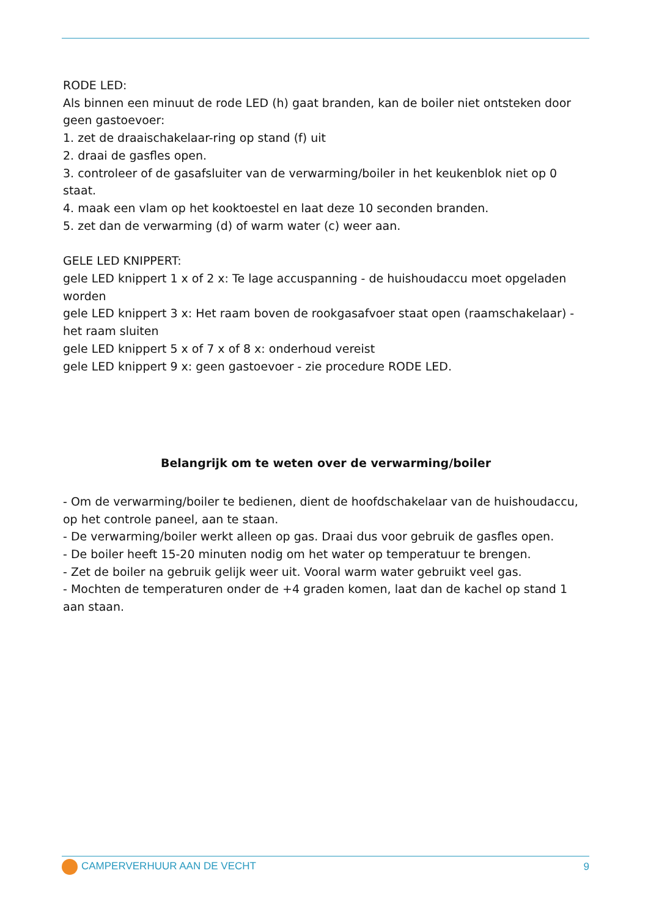RODE LED:
Als binnen een minuut de rode LED (h) gaat branden, kan de boiler niet ontsteken door geen gastoevoer:
1. zet de draaischakelaar-ring op stand (f) uit
2. draai de gasfles open.
3. controleer of de gasafsluiter van de verwarming/boiler in het keukenblok niet op 0 staat.
4. maak een vlam op het kooktoestel en laat deze 10 seconden branden.
5. zet dan de verwarming (d) of warm water (c) weer aan.
GELE LED KNIPPERT:
gele LED knippert 1 x of 2 x: Te lage accuspanning - de huishoudaccu moet opgeladen worden
gele LED knippert 3 x: Het raam boven de rookgasafvoer staat open (raamschakelaar) - het raam sluiten
gele LED knippert 5 x of 7 x of 8 x: onderhoud vereist
gele LED knippert 9 x: geen gastoevoer - zie procedure RODE LED.
Belangrijk om te weten over de verwarming/boiler
- Om de verwarming/boiler te bedienen, dient de hoofdschakelaar van de huishoudaccu, op het controle paneel, aan te staan.
- De verwarming/boiler werkt alleen op gas. Draai dus voor gebruik de gasfles open.
- De boiler heeft 15-20 minuten nodig om het water op temperatuur te brengen.
- Zet de boiler na gebruik gelijk weer uit. Vooral warm water gebruikt veel gas.
- Mochten de temperaturen onder de +4 graden komen, laat dan de kachel op stand 1 aan staan.
CAMPERVERHUUR AAN DE VECHT 9